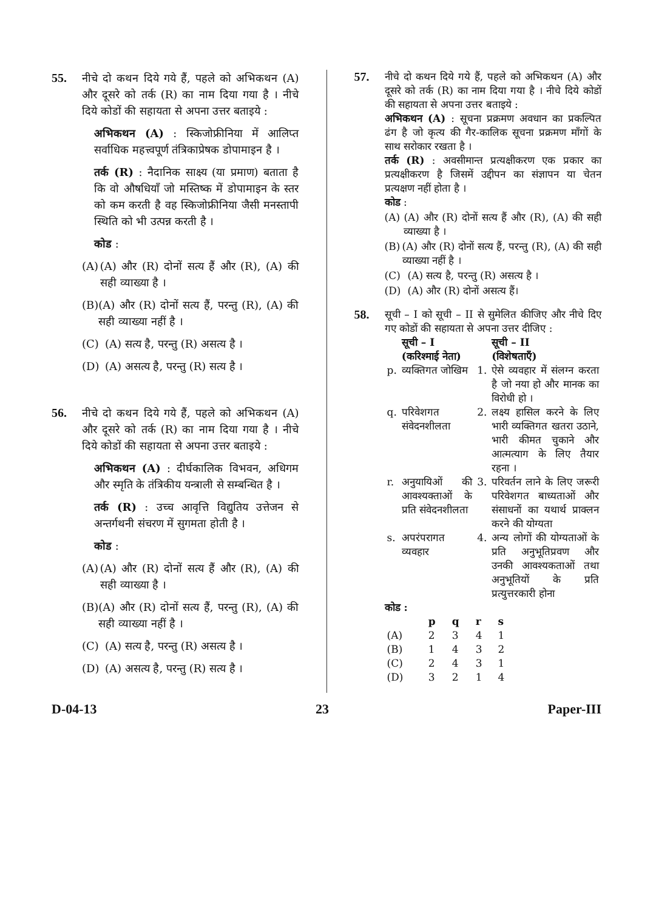55. नीचे दो कथन दिये गये हैं, पहले को अभिकथन (A) और दूसरे को तर्क (R) का नाम दिया गया है । नीचे दिये कोडों की सहायता से अपना उत्तर बताइये :
अभिकथन (A) : स्किजोफ्रीनिया में आलिप्त सर्वाधिक महत्त्वपूर्ण तंत्रिकाप्रेषक डोपामाइन है ।
तर्क (R) : नैदानिक साक्ष्य (या प्रमाण) बताता है कि वो औषधियाँ जो मस्तिष्क में डोपामाइन के स्तर को कम करती है वह स्किजोफ्रीनिया जैसी मनस्तापी स्थिति को भी उत्पन्न करती है ।
कोड :
(A) (A) और (R) दोनों सत्य हैं और (R), (A) की सही व्याख्या है ।
(B) (A) और (R) दोनों सत्य हैं, परन्तु (R), (A) की सही व्याख्या नहीं है ।
(C) (A) सत्य है, परन्तु (R) असत्य है ।
(D) (A) असत्य है, परन्तु (R) सत्य है ।
56. नीचे दो कथन दिये गये हैं, पहले को अभिकथन (A) और दूसरे को तर्क (R) का नाम दिया गया है । नीचे दिये कोडों की सहायता से अपना उत्तर बताइये :
अभिकथन (A) : दीर्घकालिक विभवन, अधिगम और स्मृति के तंत्रिकीय यन्त्राली से सम्बन्धित है ।
तर्क (R) : उच्च आवृत्ति विद्युतिय उत्तेजन से अन्तर्गथनी संचरण में सुगमता होती है ।
कोड :
(A) (A) और (R) दोनों सत्य हैं और (R), (A) की सही व्याख्या है ।
(B) (A) और (R) दोनों सत्य हैं, परन्तु (R), (A) की सही व्याख्या नहीं है ।
(C) (A) सत्य है, परन्तु (R) असत्य है ।
(D) (A) असत्य है, परन्तु (R) सत्य है ।
57.
नीचे दो कथन दिये गये हैं, पहले को अभिकथन (A) और दूसरे को तर्क (R) का नाम दिया गया है । नीचे दिये कोडों की सहायता से अपना उत्तर बताइये :
अभिकथन (A) : सूचना प्रक्रमण अवधान का प्रकल्पित ढंग है जो कृत्य की गैर-कालिक सूचना प्रक्रमण माँगों के साथ सरोकार रखता है ।
तर्क (R) : अवसीमान्त प्रत्यक्षीकरण एक प्रकार का प्रत्यक्षीकरण है जिसमें उद्दीपन का संज्ञापन या चेतन प्रत्यक्षण नहीं होता है ।
कोड :
(A) (A) और (R) दोनों सत्य हैं और (R), (A) की सही व्याख्या है ।
(B) (A) और (R) दोनों सत्य हैं, परन्तु (R), (A) की सही व्याख्या नहीं है ।
(C) (A) सत्य है, परन्तु (R) असत्य है ।
(D) (A) और (R) दोनों असत्य हैं।
58.
सूची – I को सूची – II से सुमेलित कीजिए और नीचे दिए गए कोडों की सहायता से अपना उत्तर दीजिए :
| | सूची – I (करिश्माई नेता) | | सूची – II (विशेषताएँ) |
| --- | --- | --- | --- |
| p. | व्यक्तिगत जोखिम | 1. | ऐसे व्यवहार में संलग्न करता है जो नया हो और मानक का विरोधी हो । |
| q. | परिवेशगत संवेदनशीलता | 2. | लक्ष्य हासिल करने के लिए भारी व्यक्तिगत खतरा उठाने, भारी कीमत चुकाने और आत्मत्याग के लिए तैयार रहना । |
| r. | अनुयायिओं की आवश्यक्ताओं के प्रति संवेदनशीलता | 3. | परिवर्तन लाने के लिए जरूरी परिवेशगत बाध्यताओं और संसाधनों का यथार्थ प्राक्लन करने की योग्यता |
| s. | अपरंपरागत व्यवहार | 4. | अन्य लोगों की योग्यताओं के प्रति अनुभूतिप्रवण और उनकी आवश्यकताओं तथा अनुभूतियों के प्रति प्रत्युत्तरकारी होना |
कोड :
| | p | q | r | s |
| --- | --- | --- | --- | --- |
| (A) | 2 | 3 | 4 | 1 |
| (B) | 1 | 4 | 3 | 2 |
| (C) | 2 | 4 | 3 | 1 |
| (D) | 3 | 2 | 1 | 4 |
D-04-13 23 Paper-III